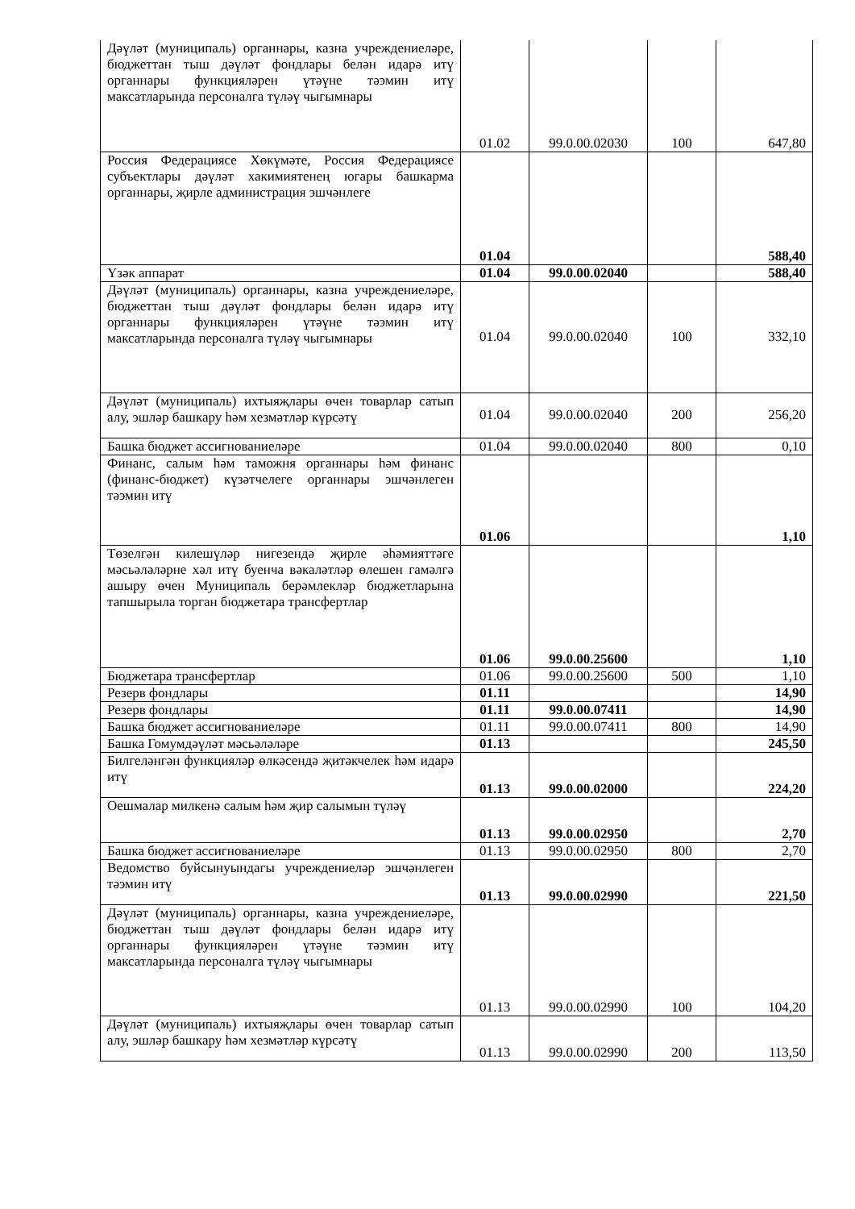| Дәүләт (муниципаль) органнары, казна учреждениеләре, бюджеттан тыш дәүләт фондлары белән идарә итү органнары функцияләрен үтәүне тәэмин итү максатларында персоналга түләү чыгымнары | 01.02 | 99.0.00.02030 | 100 | 647,80 |
| Россия Федерациясе Хөкүмәте, Россия Федерациясе субъектлары дәүләт хакимиятенең югары башкарма органнары, җирле администрация эшчәнлеге | 01.04 | | | 588,40 |
| Үзәк аппарат | 01.04 | 99.0.00.02040 | | 588,40 |
| Дәүләт (муниципаль) органнары, казна учреждениеләре, бюджеттан тыш дәүләт фондлары белән идарә итү органнары функцияләрен үтәүне тәэмин итү максатларында персоналга түләү чыгымнары | 01.04 | 99.0.00.02040 | 100 | 332,10 |
| Дәүләт (муниципаль) ихтыяҗлары өчен товарлар сатып алу, эшләр башкару һәм хезмәтләр күрсәтү | 01.04 | 99.0.00.02040 | 200 | 256,20 |
| Башка бюджет ассигнованиеләре | 01.04 | 99.0.00.02040 | 800 | 0,10 |
| Финанс, салым һәм таможня органнары һәм финанс (финанс-бюджет) күзәтчелеге органнары эшчәнлеген тәэмин итү | 01.06 | | | 1,10 |
| Төзелгән килешүләр нигезендә җирле әһәмияттәге мәсьәләләрне хәл итү буенча вәкаләтләр өлешен гамәлгә ашыру өчен Муниципаль берәмлекләр бюджетларына тапшырыла торган бюджетара трансфертлар | 01.06 | 99.0.00.25600 | | 1,10 |
| Бюджетара трансфертлар | 01.06 | 99.0.00.25600 | 500 | 1,10 |
| Резерв фондлары | 01.11 | | | 14,90 |
| Резерв фондлары | 01.11 | 99.0.00.07411 | | 14,90 |
| Башка бюджет ассигнованиеләре | 01.11 | 99.0.00.07411 | 800 | 14,90 |
| Башка Гомумдәүләт мәсьәләләре | 01.13 | | | 245,50 |
| Билгеләнгән функцияләр өлкәсендә җитәкчелек һәм идарә итү | 01.13 | 99.0.00.02000 | | 224,20 |
| Оешмалар милкенә салым һәм җир салымын түләү | 01.13 | 99.0.00.02950 | | 2,70 |
| Башка бюджет ассигнованиеләре | 01.13 | 99.0.00.02950 | 800 | 2,70 |
| Ведомство буйсынуындагы учреждениеләр эшчәнлеген тәэмин итү | 01.13 | 99.0.00.02990 | | 221,50 |
| Дәүләт (муниципаль) органнары, казна учреждениеләре, бюджеттан тыш дәүләт фондлары белән идарә итү органнары функцияләрен үтәүне тәэмин итү максатларында персоналга түләү чыгымнары | 01.13 | 99.0.00.02990 | 100 | 104,20 |
| Дәүләт (муниципаль) ихтыяҗлары өчен товарлар сатып алу, эшләр башкару һәм хезмәтләр күрсәтү | 01.13 | 99.0.00.02990 | 200 | 113,50 |